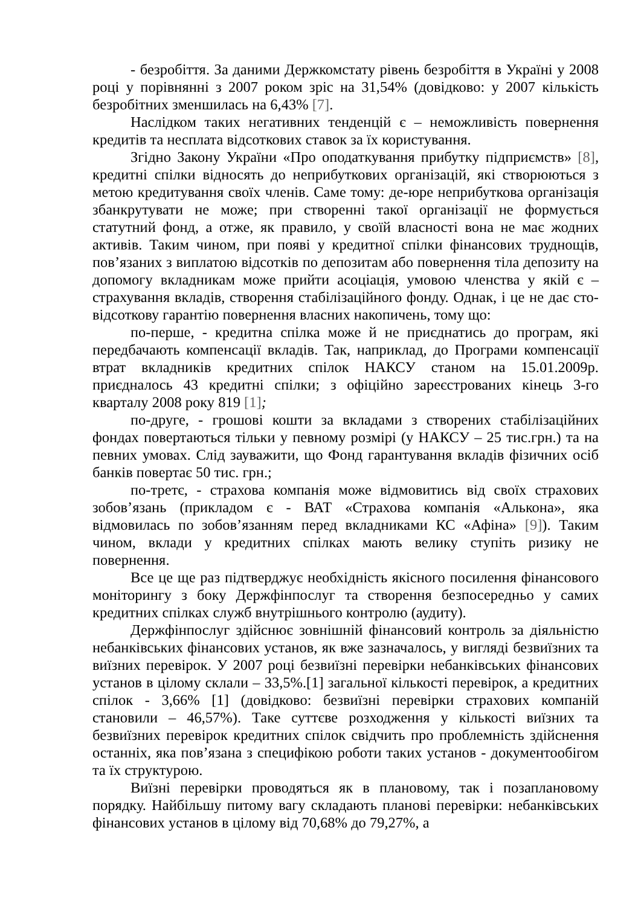- безробіття. За даними Держкомстату рівень безробіття в Україні у 2008 році у порівнянні з 2007 роком зріс на 31,54% (довідково: у 2007 кількість безробітних зменшилась на 6,43% [7].
Наслідком таких негативних тенденцій є – неможливість повернення кредитів та несплата відсоткових ставок за їх користування.
Згідно Закону України «Про оподаткування прибутку підприємств» [8], кредитні спілки відносять до неприбуткових організацій, які створюються з метою кредитування своїх членів. Саме тому: де-юре неприбуткова організація збанкрутувати не може; при створенні такої організації не формується статутний фонд, а отже, як правило, у своїй власності вона не має жодних активів. Таким чином, при появі у кредитної спілки фінансових труднощів, пов’язаних з виплатою відсотків по депозитам або повернення тіла депозиту на допомогу вкладникам може прийти асоціація, умовою членства у якій є – страхування вкладів, створення стабілізаційного фонду. Однак, і це не дає сто-відсоткову гарантію повернення власних накопичень, тому що:
по-перше, - кредитна спілка може й не приєднатись до програм, які передбачають компенсації вкладів. Так, наприклад, до Програми компенсації втрат вкладників кредитних спілок НАКСУ станом на 15.01.2009р. приєдналось 43 кредитні спілки; з офіційно зареєстрованих кінець 3-го кварталу 2008 року 819 [1];
по-друге, - грошові кошти за вкладами з створених стабілізаційних фондах повертаються тільки у певному розмірі (у НАКСУ – 25 тис.грн.) та на певних умовах. Слід зауважити, що Фонд гарантування вкладів фізичних осіб банків повертає 50 тис. грн.;
по-третє, - страхова компанія може відмовитись від своїх страхових зобов’язань (прикладом є - ВАТ «Страхова компанія «Алькона», яка відмовилась по зобов’язанням перед вкладниками КС «Афіна» [9]). Таким чином, вклади у кредитних спілках мають велику ступіть ризику не повернення.
Все це ще раз підтверджує необхідність якісного посилення фінансового моніторингу з боку Держфінпослуг та створення безпосередньо у самих кредитних спілках служб внутрішнього контролю (аудиту).
Держфінпослуг здійснює зовнішній фінансовий контроль за діяльністю небанківських фінансових установ, як вже зазначалось, у вигляді безвиїзних та виїзних перевірок. У 2007 році безвиїзні перевірки небанківських фінансових установ в цілому склали – 33,5%.[1] загальної кількості перевірок, а кредитних спілок - 3,66% [1] (довідково: безвиїзні перевірки страхових компаній становили – 46,57%). Таке суттєве розходження у кількості виїзних та безвиїзних перевірок кредитних спілок свідчить про проблемність здійснення останніх, яка пов’язана з специфікою роботи таких установ - документообігом та їх структурою.
Виїзні перевірки проводяться як в плановому, так і позаплановому порядку. Найбільшу питому вагу складають планові перевірки: небанківських фінансових установ в цілому від 70,68% до 79,27%, а